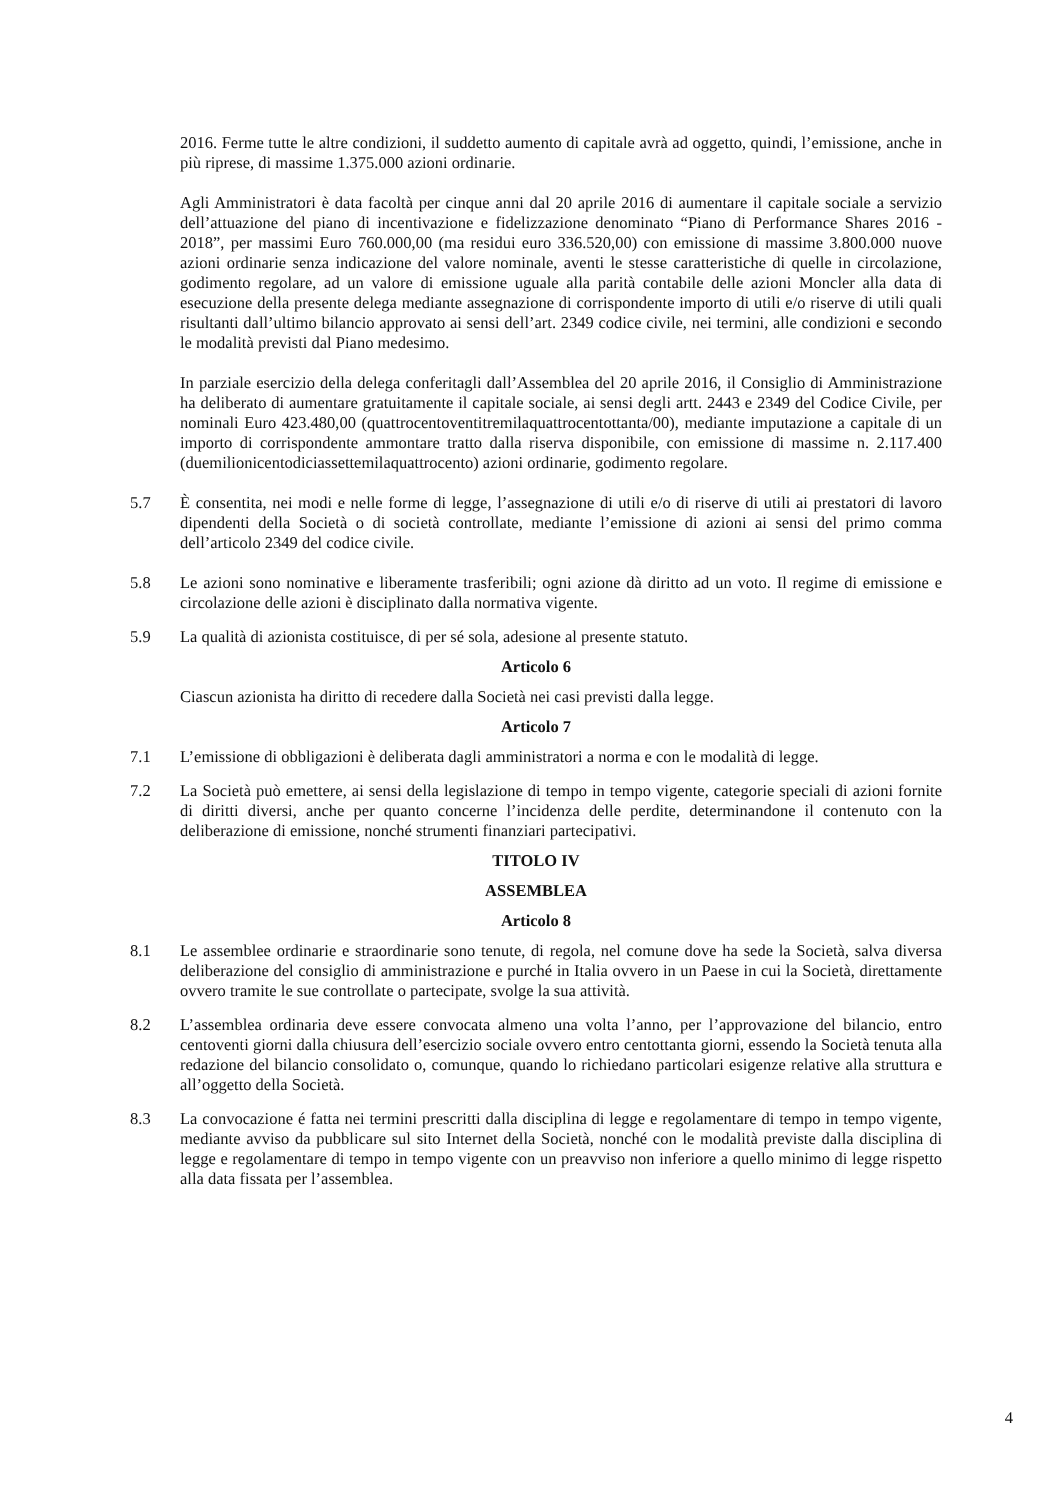2016. Ferme tutte le altre condizioni, il suddetto aumento di capitale avrà ad oggetto, quindi, l’emissione, anche in più riprese, di massime 1.375.000 azioni ordinarie.
Agli Amministratori è data facoltà per cinque anni dal 20 aprile 2016 di aumentare il capitale sociale a servizio dell’attuazione del piano di incentivazione e fidelizzazione denominato “Piano di Performance Shares 2016 - 2018”, per massimi Euro 760.000,00 (ma residui euro 336.520,00) con emissione di massime 3.800.000 nuove azioni ordinarie senza indicazione del valore nominale, aventi le stesse caratteristiche di quelle in circolazione, godimento regolare, ad un valore di emissione uguale alla parità contabile delle azioni Moncler alla data di esecuzione della presente delega mediante assegnazione di corrispondente importo di utili e/o riserve di utili quali risultanti dall’ultimo bilancio approvato ai sensi dell’art. 2349 codice civile, nei termini, alle condizioni e secondo le modalità previsti dal Piano medesimo.
In parziale esercizio della delega conferitagli dall’Assemblea del 20 aprile 2016, il Consiglio di Amministrazione ha deliberato di aumentare gratuitamente il capitale sociale, ai sensi degli artt. 2443 e 2349 del Codice Civile, per nominali Euro 423.480,00 (quattrocentoventitremilaquattrocentottanta/00), mediante imputazione a capitale di un importo di corrispondente ammontare tratto dalla riserva disponibile, con emissione di massime n. 2.117.400 (duemilionicentodiciassettemilaquattrocento) azioni ordinarie, godimento regolare.
5.7 È consentita, nei modi e nelle forme di legge, l’assegnazione di utili e/o di riserve di utili ai prestatori di lavoro dipendenti della Società o di società controllate, mediante l’emissione di azioni ai sensi del primo comma dell’articolo 2349 del codice civile.
5.8 Le azioni sono nominative e liberamente trasferibili; ogni azione dà diritto ad un voto. Il regime di emissione e circolazione delle azioni è disciplinato dalla normativa vigente.
5.9 La qualità di azionista costituisce, di per sé sola, adesione al presente statuto.
Articolo 6
Ciascun azionista ha diritto di recedere dalla Società nei casi previsti dalla legge.
Articolo 7
7.1 L’emissione di obbligazioni è deliberata dagli amministratori a norma e con le modalità di legge.
7.2 La Società può emettere, ai sensi della legislazione di tempo in tempo vigente, categorie speciali di azioni fornite di diritti diversi, anche per quanto concerne l’incidenza delle perdite, determinandone il contenuto con la deliberazione di emissione, nonché strumenti finanziari partecipativi.
TITOLO IV
ASSEMBLEA
Articolo 8
8.1 Le assemblee ordinarie e straordinarie sono tenute, di regola, nel comune dove ha sede la Società, salva diversa deliberazione del consiglio di amministrazione e purché in Italia ovvero in un Paese in cui la Società, direttamente ovvero tramite le sue controllate o partecipate, svolge la sua attività.
8.2 L’assemblea ordinaria deve essere convocata almeno una volta l’anno, per l’approvazione del bilancio, entro centoventi giorni dalla chiusura dell’esercizio sociale ovvero entro centottanta giorni, essendo la Società tenuta alla redazione del bilancio consolidato o, comunque, quando lo richiedano particolari esigenze relative alla struttura e all’oggetto della Società.
8.3 La convocazione é fatta nei termini prescritti dalla disciplina di legge e regolamentare di tempo in tempo vigente, mediante avviso da pubblicare sul sito Internet della Società, nonché con le modalità previste dalla disciplina di legge e regolamentare di tempo in tempo vigente con un preavviso non inferiore a quello minimo di legge rispetto alla data fissata per l’assemblea.
4